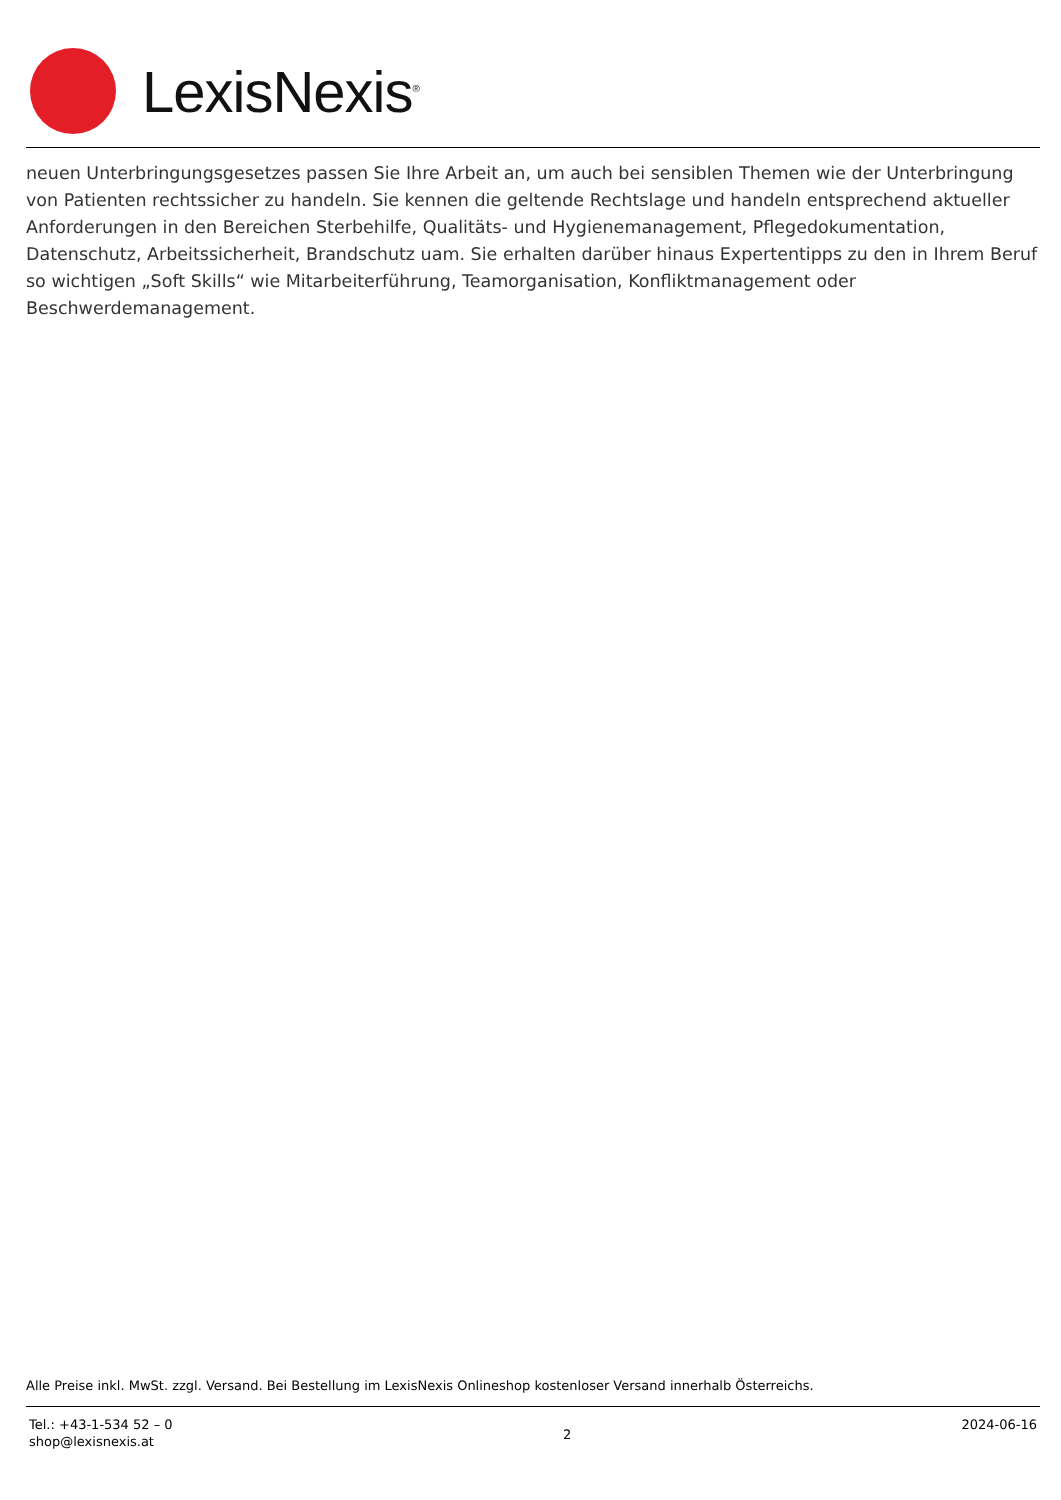LexisNexis<sup>®</sup>
neuen Unterbringungsgesetzes passen Sie Ihre Arbeit an, um auch bei sensiblen Themen wie der Unterbringung von Patienten rechtssicher zu handeln. Sie kennen die geltende Rechtslage und handeln entsprechend aktueller Anforderungen in den Bereichen Sterbehilfe, Qualitäts- und Hygienemanagement, Pflegedokumentation, Datenschutz, Arbeitssicherheit, Brandschutz uam. Sie erhalten darüber hinaus Expertentipps zu den in Ihrem Beruf so wichtigen „Soft Skills“ wie Mitarbeiterführung, Teamorganisation, Konfliktmanagement oder Beschwerdemanagement.
Alle Preise inkl. MwSt. zzgl. Versand. Bei Bestellung im LexisNexis Onlineshop kostenloser Versand innerhalb Österreichs.
Tel.: +43-1-534 52 – 0
shop@lexisnexis.at
2
2024-06-16